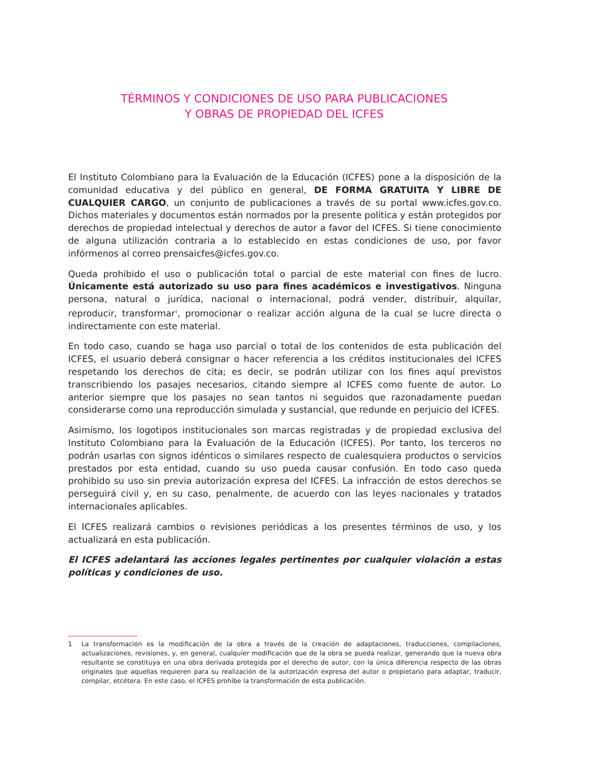TÉRMINOS Y CONDICIONES DE USO PARA PUBLICACIONES
Y OBRAS DE PROPIEDAD DEL ICFES
El Instituto Colombiano para la Evaluación de la Educación (ICFES) pone a la disposición de la comunidad educativa y del público en general, DE FORMA GRATUITA Y LIBRE DE CUALQUIER CARGO, un conjunto de publicaciones a través de su portal www.icfes.gov.co. Dichos materiales y documentos están normados por la presente política y están protegidos por derechos de propiedad intelectual y derechos de autor a favor del ICFES. Si tiene conocimiento de alguna utilización contraria a lo establecido en estas condiciones de uso, por favor infórmenos al correo prensaicfes@icfes.gov.co.
Queda prohibido el uso o publicación total o parcial de este material con fines de lucro. Únicamente está autorizado su uso para fines académicos e investigativos. Ninguna persona, natural o jurídica, nacional o internacional, podrá vender, distribuir, alquilar, reproducir, transformar<sup>1</sup>, promocionar o realizar acción alguna de la cual se lucre directa o indirectamente con este material.
En todo caso, cuando se haga uso parcial o total de los contenidos de esta publicación del ICFES, el usuario deberá consignar o hacer referencia a los créditos institucionales del ICFES respetando los derechos de cita; es decir, se podrán utilizar con los fines aquí previstos transcribiendo los pasajes necesarios, citando siempre al ICFES como fuente de autor. Lo anterior siempre que los pasajes no sean tantos ni seguidos que razonadamente puedan considerarse como una reproducción simulada y sustancial, que redunde en perjuicio del ICFES.
Asimismo, los logotipos institucionales son marcas registradas y de propiedad exclusiva del Instituto Colombiano para la Evaluación de la Educación (ICFES). Por tanto, los terceros no podrán usarlas con signos idénticos o similares respecto de cualesquiera productos o servicios prestados por esta entidad, cuando su uso pueda causar confusión. En todo caso queda prohibido su uso sin previa autorización expresa del ICFES. La infracción de estos derechos se perseguirá civil y, en su caso, penalmente, de acuerdo con las leyes nacionales y tratados internacionales aplicables.
El ICFES realizará cambios o revisiones periódicas a los presentes términos de uso, y los actualizará en esta publicación.
El ICFES adelantará las acciones legales pertinentes por cualquier violación a estas políticas y condiciones de uso.
1 La transformación es la modificación de la obra a través de la creación de adaptaciones, traducciones, compilaciones, actualizaciones, revisiones, y, en general, cualquier modificación que de la obra se pueda realizar, generando que la nueva obra resultante se constituya en una obra derivada protegida por el derecho de autor, con la única diferencia respecto de las obras originales que aquellas requieren para su realización de la autorización expresa del autor o propietario para adaptar, traducir, compilar, etcétera. En este caso, el ICFES prohíbe la transformación de esta publicación.